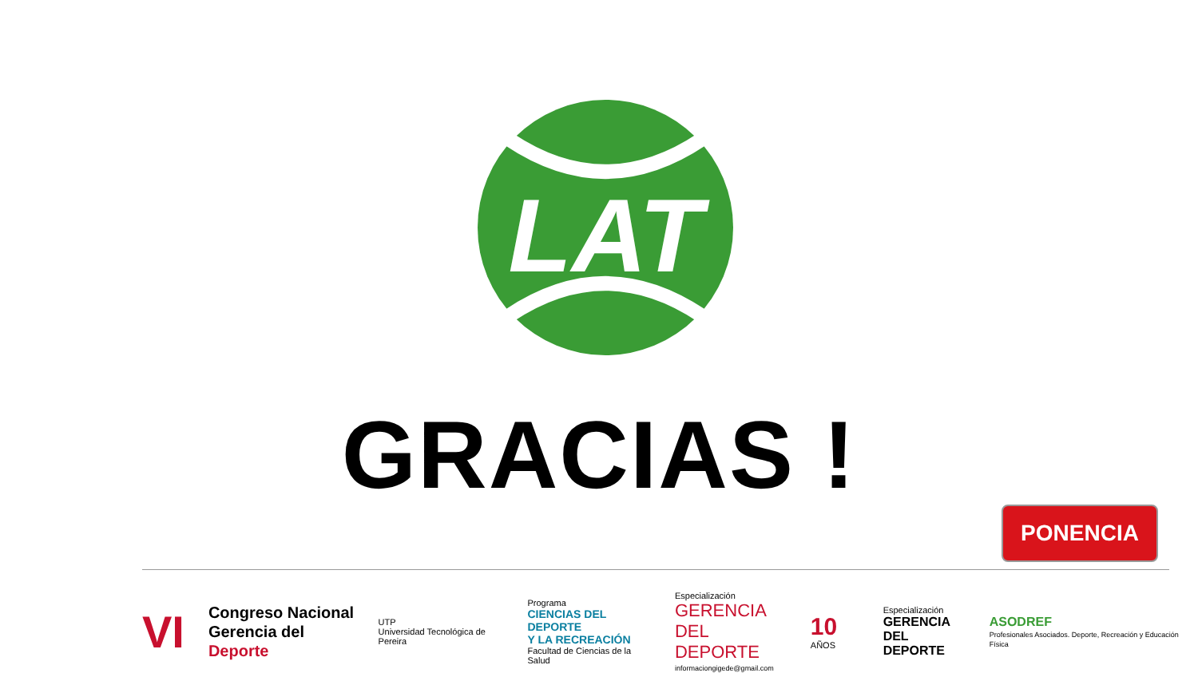LAT
GRACIAS !
PONENCIA
VI
Congreso Nacional
Gerencia del Deporte
UTP
Universidad Tecnológica de Pereira
Programa
CIENCIAS DEL DEPORTE
Y LA RECREACIÓN
Facultad de Ciencias de la Salud
Especialización
GERENCIA
DEL DEPORTE
informaciongigede@gmail.com
10 AÑOS
Especialización
GERENCIA
DEL DEPORTE
ASODREF
Profesionales Asociados. Deporte, Recreación y Educación Física